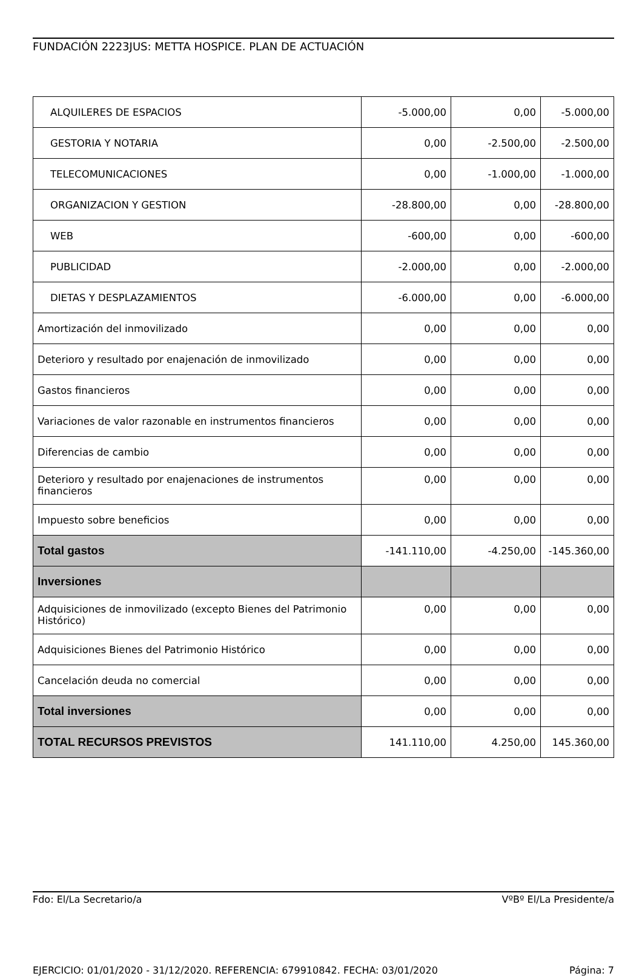FUNDACIÓN 2223JUS: METTA HOSPICE. PLAN DE ACTUACIÓN
| ALQUILERES DE ESPACIOS | -5.000,00 | 0,00 | -5.000,00 |
| GESTORIA Y NOTARIA | 0,00 | -2.500,00 | -2.500,00 |
| TELECOMUNICACIONES | 0,00 | -1.000,00 | -1.000,00 |
| ORGANIZACION Y GESTION | -28.800,00 | 0,00 | -28.800,00 |
| WEB | -600,00 | 0,00 | -600,00 |
| PUBLICIDAD | -2.000,00 | 0,00 | -2.000,00 |
| DIETAS Y DESPLAZAMIENTOS | -6.000,00 | 0,00 | -6.000,00 |
| Amortización del inmovilizado | 0,00 | 0,00 | 0,00 |
| Deterioro y resultado por enajenación de inmovilizado | 0,00 | 0,00 | 0,00 |
| Gastos financieros | 0,00 | 0,00 | 0,00 |
| Variaciones de valor razonable en instrumentos financieros | 0,00 | 0,00 | 0,00 |
| Diferencias de cambio | 0,00 | 0,00 | 0,00 |
| Deterioro y resultado por enajenaciones de instrumentos financieros | 0,00 | 0,00 | 0,00 |
| Impuesto sobre beneficios | 0,00 | 0,00 | 0,00 |
| Total gastos | -141.110,00 | -4.250,00 | -145.360,00 |
| Inversiones | | | |
| Adquisiciones de inmovilizado (excepto Bienes del Patrimonio Histórico) | 0,00 | 0,00 | 0,00 |
| Adquisiciones Bienes del Patrimonio Histórico | 0,00 | 0,00 | 0,00 |
| Cancelación deuda no comercial | 0,00 | 0,00 | 0,00 |
| Total inversiones | 0,00 | 0,00 | 0,00 |
| TOTAL RECURSOS PREVISTOS | 141.110,00 | 4.250,00 | 145.360,00 |
Fdo: El/La Secretario/a VºBº El/La Presidente/a
EJERCICIO: 01/01/2020 - 31/12/2020. REFERENCIA: 679910842. FECHA: 03/01/2020 Página: 7